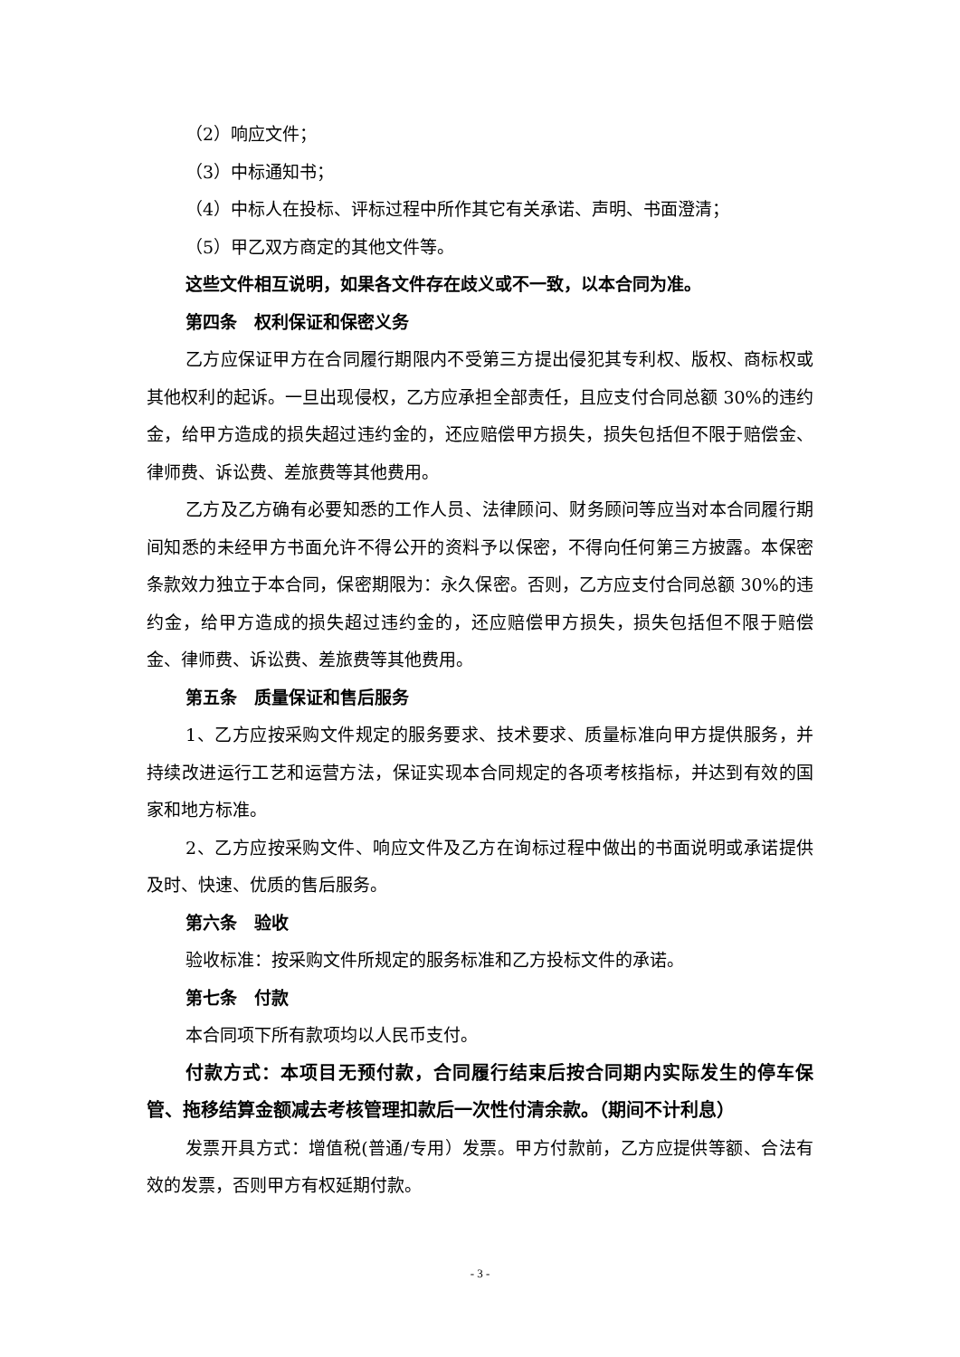（2）响应文件；
（3）中标通知书；
（4）中标人在投标、评标过程中所作其它有关承诺、声明、书面澄清；
（5）甲乙双方商定的其他文件等。
这些文件相互说明，如果各文件存在歧义或不一致，以本合同为准。
第四条　权利保证和保密义务
乙方应保证甲方在合同履行期限内不受第三方提出侵犯其专利权、版权、商标权或其他权利的起诉。一旦出现侵权，乙方应承担全部责任，且应支付合同总额 30%的违约金，给甲方造成的损失超过违约金的，还应赔偿甲方损失，损失包括但不限于赔偿金、律师费、诉讼费、差旅费等其他费用。
乙方及乙方确有必要知悉的工作人员、法律顾问、财务顾问等应当对本合同履行期间知悉的未经甲方书面允许不得公开的资料予以保密，不得向任何第三方披露。本保密条款效力独立于本合同，保密期限为：永久保密。否则，乙方应支付合同总额 30%的违约金，给甲方造成的损失超过违约金的，还应赔偿甲方损失，损失包括但不限于赔偿金、律师费、诉讼费、差旅费等其他费用。
第五条　质量保证和售后服务
1、乙方应按采购文件规定的服务要求、技术要求、质量标准向甲方提供服务，并持续改进运行工艺和运营方法，保证实现本合同规定的各项考核指标，并达到有效的国家和地方标准。
2、乙方应按采购文件、响应文件及乙方在询标过程中做出的书面说明或承诺提供及时、快速、优质的售后服务。
第六条　验收
验收标准：按采购文件所规定的服务标准和乙方投标文件的承诺。
第七条　付款
本合同项下所有款项均以人民币支付。
付款方式：本项目无预付款，合同履行结束后按合同期内实际发生的停车保管、拖移结算金额减去考核管理扣款后一次性付清余款。（期间不计利息）
发票开具方式：增值税(普通/专用）发票。甲方付款前，乙方应提供等额、合法有效的发票，否则甲方有权延期付款。
- 3 -